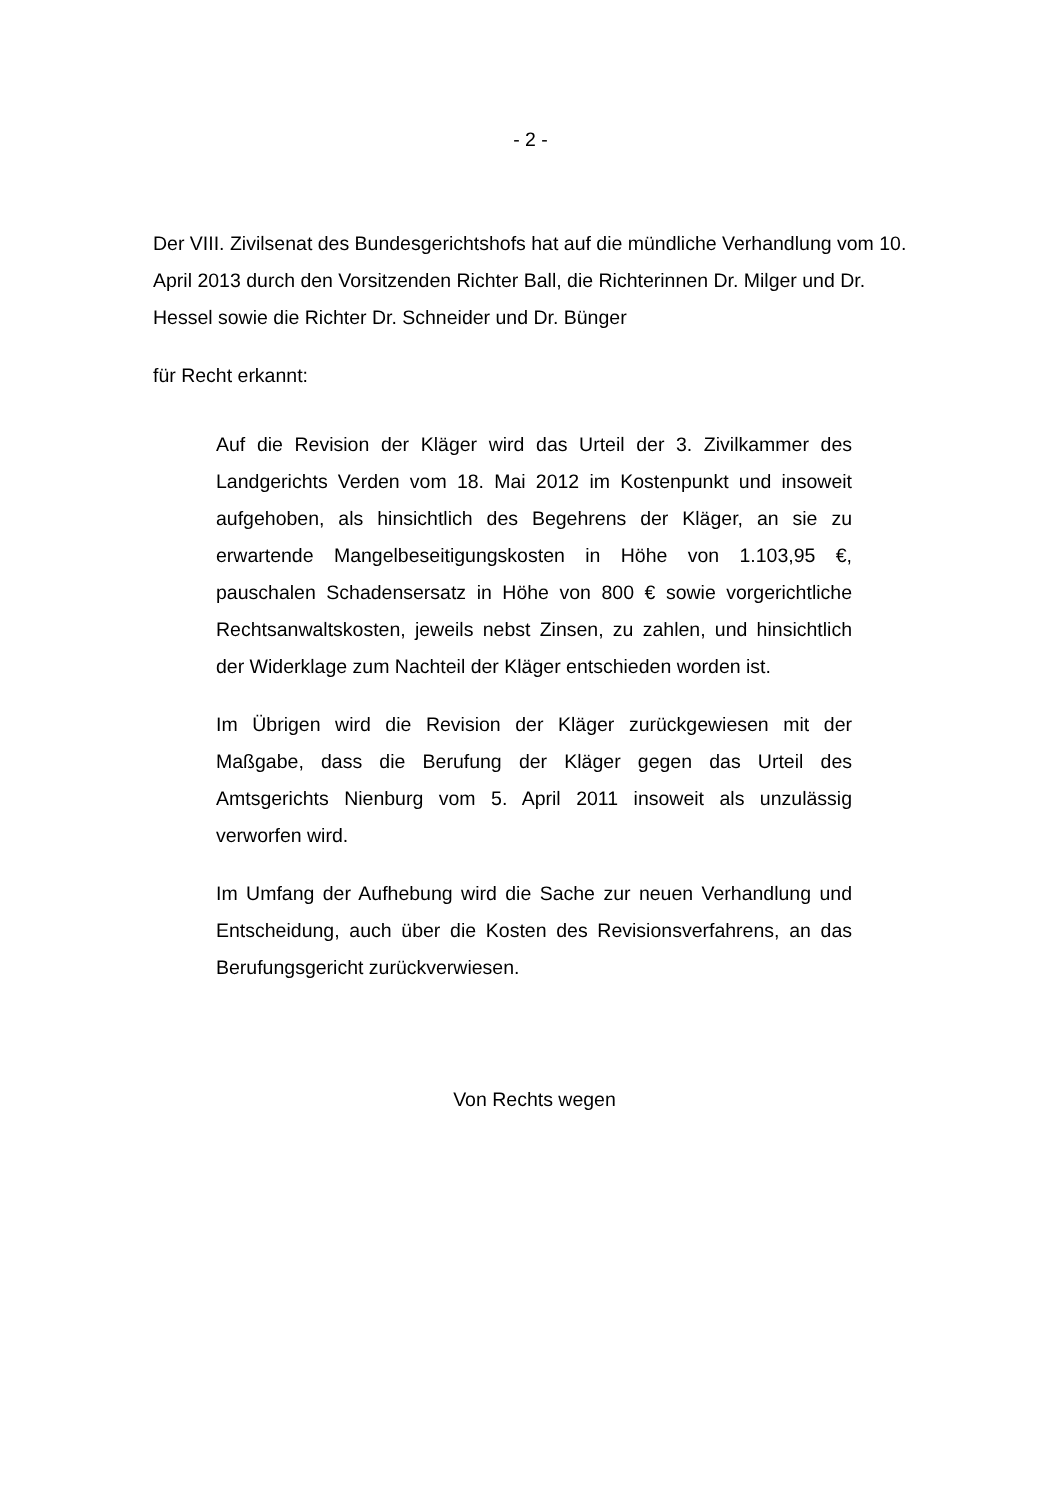- 2 -
Der VIII. Zivilsenat des Bundesgerichtshofs hat auf die mündliche Verhandlung vom 10. April 2013 durch den Vorsitzenden Richter Ball, die Richterinnen Dr. Milger und Dr. Hessel sowie die Richter Dr. Schneider und Dr. Bünger
für Recht erkannt:
Auf die Revision der Kläger wird das Urteil der 3. Zivilkammer des Landgerichts Verden vom 18. Mai 2012 im Kostenpunkt und insoweit aufgehoben, als hinsichtlich des Begehrens der Kläger, an sie zu erwartende Mangelbeseitigungskosten in Höhe von 1.103,95 €, pauschalen Schadensersatz in Höhe von 800 € sowie vorgerichtliche Rechtsanwaltskosten, jeweils nebst Zinsen, zu zahlen, und hinsichtlich der Widerklage zum Nachteil der Kläger entschieden worden ist.
Im Übrigen wird die Revision der Kläger zurückgewiesen mit der Maßgabe, dass die Berufung der Kläger gegen das Urteil des Amtsgerichts Nienburg vom 5. April 2011 insoweit als unzulässig verworfen wird.
Im Umfang der Aufhebung wird die Sache zur neuen Verhandlung und Entscheidung, auch über die Kosten des Revisionsverfahrens, an das Berufungsgericht zurückverwiesen.
Von Rechts wegen